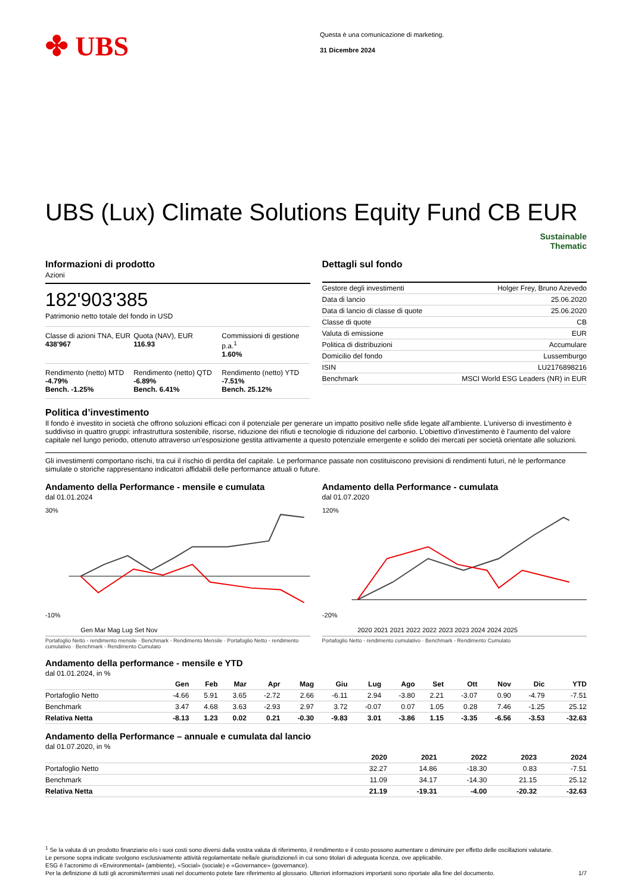✤ UBS
Questa è una comunicazione di marketing.
31 Dicembre 2024
UBS (Lux) Climate Solutions Equity Fund CB EUR
Sustainable
Thematic
Informazioni di prodotto
Azioni
182'903'385
Patrimonio netto totale del fondo in USD
Classe di azioni TNA, EUR
438'967
Quota (NAV), EUR
116.93
Commissioni di gestione p.a.<sup>1</sup>
1.60%
Rendimento (netto) MTD
-4.79%
Bench. -1.25%
Rendimento (netto) QTD
-6.89%
Bench. 6.41%
Rendimento (netto) YTD
-7.51%
Bench. 25.12%
Dettagli sul fondo
| Gestore degli investimenti | Holger Frey, Bruno Azevedo |
| Data di lancio | 25.06.2020 |
| Data di lancio di classe di quote | 25.06.2020 |
| Classe di quote | CB |
| Valuta di emissione | EUR |
| Politica di distribuzioni | Accumulare |
| Domicilio del fondo | Lussemburgo |
| ISIN | LU2176898216 |
| Benchmark | MSCI World ESG Leaders (NR) in EUR |
Politica d’investimento
Il fondo è investito in società che offrono soluzioni efficaci con il potenziale per generare un impatto positivo nelle sfide legate all'ambiente. L'universo di investimento è suddiviso in quattro gruppi: infrastruttura sostenibile, risorse, riduzione dei rifiuti e tecnologie di riduzione del carbonio. L'obiettivo d'investimento è l'aumento del valore capitale nel lungo periodo, ottenuto attraverso un'esposizione gestita attivamente a questo potenziale emergente e solido dei mercati per società orientate alle soluzioni.
Gli investimenti comportano rischi, tra cui il rischio di perdita del capitale. Le performance passate non costituiscono previsioni di rendimenti futuri, né le performance simulate o storiche rappresentano indicatori affidabili delle performance attuali o future.
Andamento della Performance - mensile e cumulata
dal 01.01.2024
30%
-10%
Gen Mar Mag Lug Set Nov
Portafoglio Netto - rendimento mensile · Benchmark - Rendimento Mensile · Portafoglio Netto - rendimento cumulativo · Benchmark - Rendimento Cumulato
Andamento della Performance - cumulata
dal 01.07.2020
120%
-20%
2020 2021 2021 2022 2022 2023 2023 2024 2024 2025
Portafoglio Netto - rendimento cumulativo · Benchmark - Rendimento Cumulato
Andamento della performance - mensile e YTD
dal 01.01.2024, in %
| | Gen | Feb | Mar | Apr | Mag | Giu | Lug | Ago | Set | Ott | Nov | Dic | YTD |
| --- | --- | --- | --- | --- | --- | --- | --- | --- | --- | --- | --- | --- | --- |
| Portafoglio Netto | -4.66 | 5.91 | 3.65 | -2.72 | 2.66 | -6.11 | 2.94 | -3.80 | 2.21 | -3.07 | 0.90 | -4.79 | -7.51 |
| Benchmark | 3.47 | 4.68 | 3.63 | -2.93 | 2.97 | 3.72 | -0.07 | 0.07 | 1.05 | 0.28 | 7.46 | -1.25 | 25.12 |
| Relativa Netta | -8.13 | 1.23 | 0.02 | 0.21 | -0.30 | -9.83 | 3.01 | -3.86 | 1.15 | -3.35 | -6.56 | -3.53 | -32.63 |
Andamento della Performance – annuale e cumulata dal lancio
dal 01.07.2020, in %
| | 2020 | 2021 | 2022 | 2023 | 2024 |
| --- | --- | --- | --- | --- | --- |
| Portafoglio Netto | 32.27 | 14.86 | -18.30 | 0.83 | -7.51 |
| Benchmark | 11.09 | 34.17 | -14.30 | 21.15 | 25.12 |
| Relativa Netta | 21.19 | -19.31 | -4.00 | -20.32 | -32.63 |
<sup>1</sup> Se la valuta di un prodotto finanziario e/o i suoi costi sono diversi dalla vostra valuta di riferimento, il rendimento e il costo possono aumentare o diminuire per effetto delle oscillazioni valutarie.
Le persone sopra indicate svolgono esclusivamente attività regolamentate nella/e giurisdizione/i in cui sono titolari di adeguata licenza, ove applicabile.
ESG è l’acronimo di «Environmental» (ambiente), «Social» (sociale) e «Governance» (governance).
Per la definizione di tutti gli acronimi/termini usati nel documento potete fare riferimento al glossario. Ulteriori informazioni importanti sono riportate alla fine del documento. 1/7